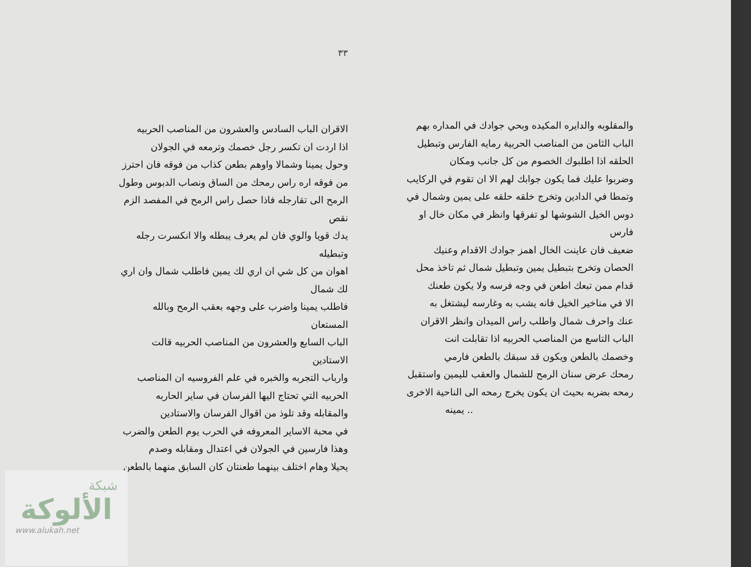٣٣
والمقلوبه والدايره المكيده وبحي جوادك في المداره بهم
الباب الثامن من المناصب الحربية رمايه الفارس وتبطيل
الحلقه اذا اطلبوك الخصوم من كل جانب ومكان
وضربوا عليك فما يكون جوابك لهم الا ان تقوم في الركايب
وتمطا في الدادين وتخرج خلقه حلقه على يمين وشمال في
دوس الخيل الشوشها لو تفرقها وانظر في مكان خال او فارس
ضعيف فان عاينت الخال اهمز جوادك الاقدام وعنيك
الحصان وتخرج بتبطيل يمين وتبطيل شمال ثم تاخذ محل
قدام ممن تبعك اطعن في وجه فرسه ولا يكون طعنك
الا في مناخير الخيل فانه يشب به وغارسه ليشتغل به
عنك واحرف شمال واطلب راس الميدان وانظر الاقران
الباب التاسع من المناصب الحربيه اذا تقابلت انت
وخصمك بالطعن ويكون قد سبقك بالطعن فارمي
رمحك عرض سنان الرمح للشمال والعقب لليمين واستقبل
رمحه بضربه بحيث ان يكون يخرج رمحه الى الناحية الاخرى
.. يمينه
الاقران الباب السادس والعشرون من المناصب الحربيه
اذا اردت ان تكسر رجل خصمك وترمعه في الجولان
وحول يمينا وشمالا واوهم بطعن كذاب من فوقه فان احترز
من فوقه اره راس رمحك من الساق ونصاب الدبوس وطول
الرمح الى تقارجله فاذا حصل راس الرمح في المفصد الزم نقص
يدك قويا والوي فان لم يعرف يبطله والا انكسرت رجله وتبطيله
اهوان من كل شي ان اري لك يمين فاطلب شمال وان اري لك شمال
فاطلب يمينا واضرب على وجهه بعقب الرمح وبالله المستعان
الباب السابع والعشرون من المناصب الحربيه قالت الاستادين
وارباب التجربه والخبره في علم الفروسيه ان المناصب
الحربيه التي تحتاج اليها الفرسان في ساير الحاربه
والمقابله وقد تلوذ من اقوال الفرسان والاستادين
في محبة الاساير المعروفه في الحرب يوم الطعن والضرب
وهذا فارسين في الجولان في اعتدال ومقابله وصدم
يحيلا وهام اختلف بينهما طعنتان كان السابق منهما بالطعن
شبكة
الألوكة
www.alukah.net